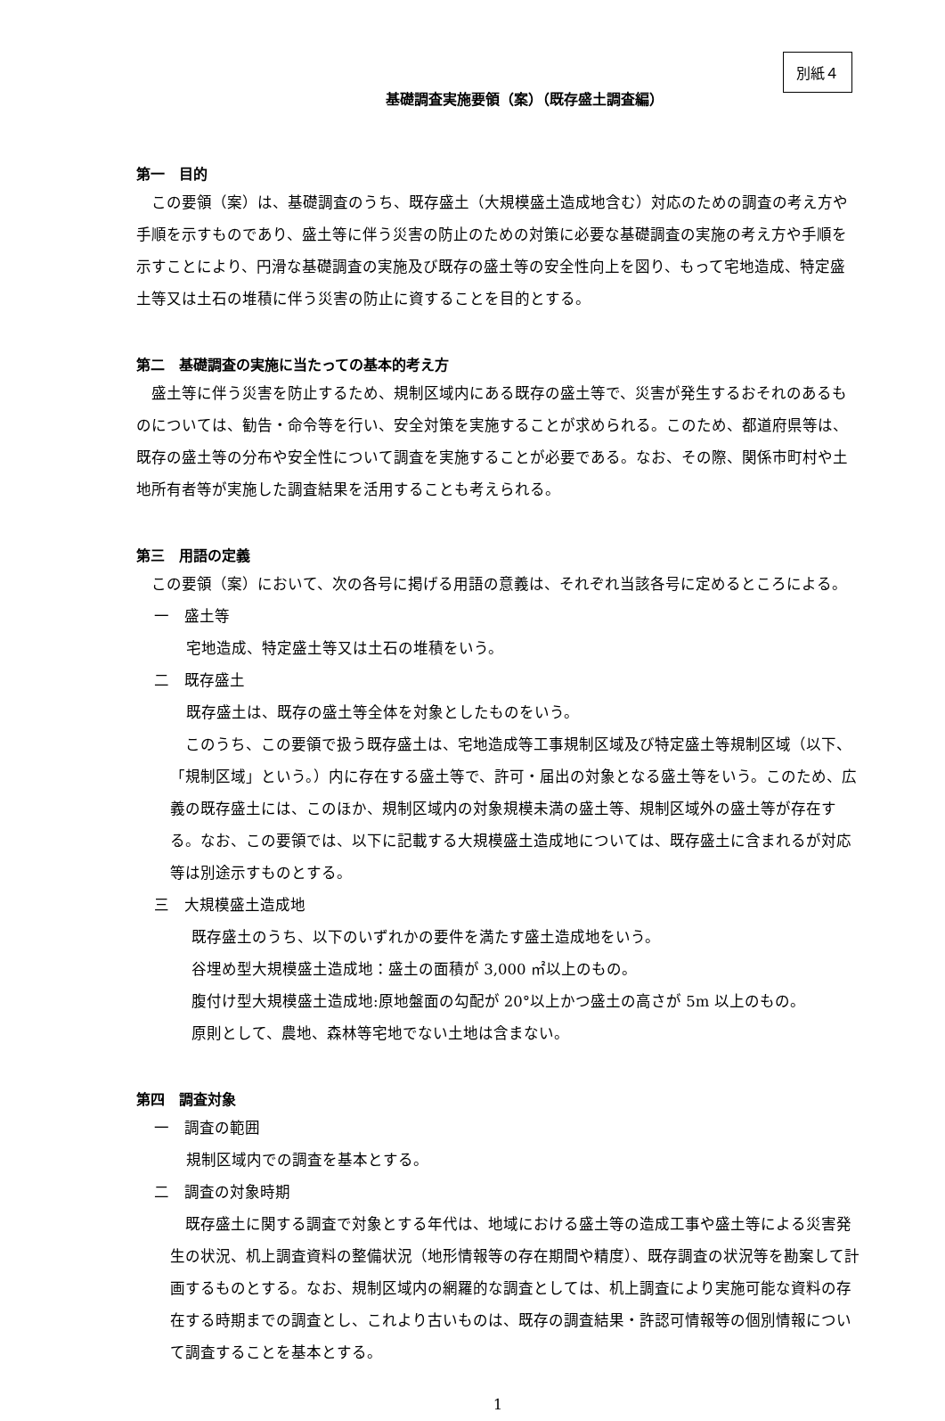別紙４
基礎調査実施要領（案）（既存盛土調査編）
第一　目的
この要領（案）は、基礎調査のうち、既存盛土（大規模盛土造成地含む）対応のための調査の考え方や手順を示すものであり、盛土等に伴う災害の防止のための対策に必要な基礎調査の実施の考え方や手順を示すことにより、円滑な基礎調査の実施及び既存の盛土等の安全性向上を図り、もって宅地造成、特定盛土等又は土石の堆積に伴う災害の防止に資することを目的とする。
第二　基礎調査の実施に当たっての基本的考え方
盛土等に伴う災害を防止するため、規制区域内にある既存の盛土等で、災害が発生するおそれのあるものについては、勧告・命令等を行い、安全対策を実施することが求められる。このため、都道府県等は、既存の盛土等の分布や安全性について調査を実施することが必要である。なお、その際、関係市町村や土地所有者等が実施した調査結果を活用することも考えられる。
第三　用語の定義
この要領（案）において、次の各号に掲げる用語の意義は、それぞれ当該各号に定めるところによる。
一　盛土等
宅地造成、特定盛土等又は土石の堆積をいう。
二　既存盛土
既存盛土は、既存の盛土等全体を対象としたものをいう。
このうち、この要領で扱う既存盛土は、宅地造成等工事規制区域及び特定盛土等規制区域（以下、「規制区域」という。）内に存在する盛土等で、許可・届出の対象となる盛土等をいう。このため、広義の既存盛土には、このほか、規制区域内の対象規模未満の盛土等、規制区域外の盛土等が存在する。なお、この要領では、以下に記載する大規模盛土造成地については、既存盛土に含まれるが対応等は別途示すものとする。
三　大規模盛土造成地
既存盛土のうち、以下のいずれかの要件を満たす盛土造成地をいう。
谷埋め型大規模盛土造成地：盛土の面積が 3,000 ㎡以上のもの。
腹付け型大規模盛土造成地:原地盤面の勾配が 20°以上かつ盛土の高さが 5m 以上のもの。
原則として、農地、森林等宅地でない土地は含まない。
第四　調査対象
一　調査の範囲
規制区域内での調査を基本とする。
二　調査の対象時期
既存盛土に関する調査で対象とする年代は、地域における盛土等の造成工事や盛土等による災害発生の状況、机上調査資料の整備状況（地形情報等の存在期間や精度）、既存調査の状況等を勘案して計画するものとする。なお、規制区域内の網羅的な調査としては、机上調査により実施可能な資料の存在する時期までの調査とし、これより古いものは、既存の調査結果・許認可情報等の個別情報について調査することを基本とする。
1